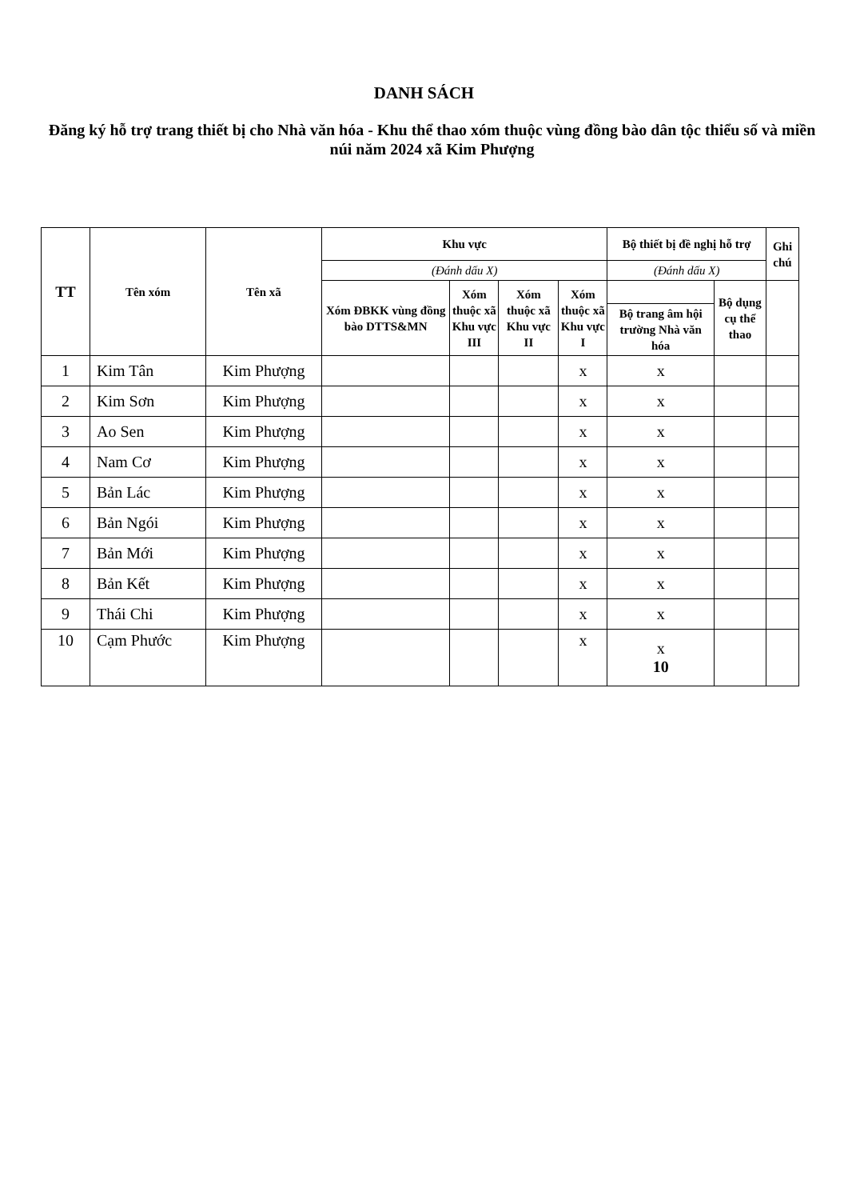DANH SÁCH
Đăng ký hỗ trợ trang thiết bị cho Nhà văn hóa - Khu thể thao xóm thuộc vùng đồng bào dân tộc thiểu số và miền núi năm 2024 xã Kim Phượng
| TT | Tên xóm | Tên xã | Khu vực | | | | Bộ thiết bị đề nghị hỗ trợ | | Ghi chú |
| --- | --- | --- | --- | --- | --- | --- | --- | --- | --- |
| | | | (Đánh dấu X) | | | | (Đánh dấu X) | | |
| | | | Xóm ĐBKK vùng đồng bào DTTS&MN | Xóm thuộc xã Khu vực III | Xóm thuộc xã Khu vực II | Xóm thuộc xã Khu vực I | | Bộ dụng cụ thể thao | |
| | | | | | | | Bộ trang âm hội trường Nhà văn hóa | | |
| 1 | Kim Tân | Kim Phượng | | | | x | x | | |
| 2 | Kim Sơn | Kim Phượng | | | | x | x | | |
| 3 | Ao Sen | Kim Phượng | | | | x | x | | |
| 4 | Nam Cơ | Kim Phượng | | | | x | x | | |
| 5 | Bản Lác | Kim Phượng | | | | x | x | | |
| 6 | Bản Ngói | Kim Phượng | | | | x | x | | |
| 7 | Bản Mới | Kim Phượng | | | | x | x | | |
| 8 | Bản Kết | Kim Phượng | | | | x | x | | |
| 9 | Thái Chi | Kim Phượng | | | | x | x | | |
| 10 | Cạm Phước | Kim Phượng | | | | x | x 10 | | |